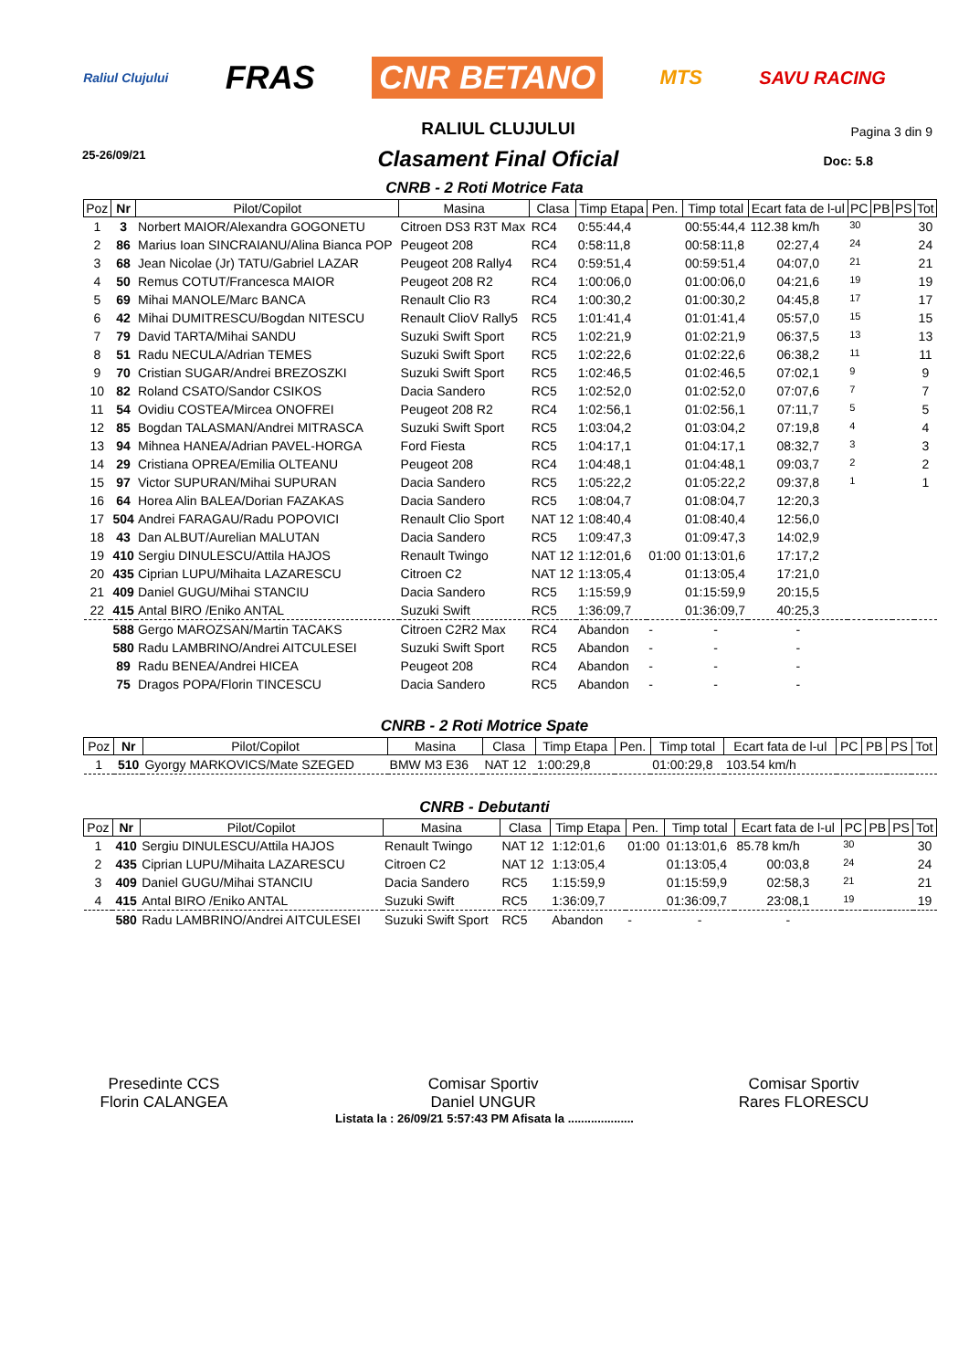Raliul Clujului FRAS CNR BETANO MTS SAVU RACING
25-26/09/21
RALIUL CLUJULUI
Clasament Final Oficial
Pagina 3 din 9
Doc: 5.8
CNRB - 2 Roti Motrice Fata
| Poz | Nr | Pilot/Copilot | Masina | Clasa | Timp Etapa | Pen. | Timp total | Ecart fata de l-ul | PC | PB | PS | Tot |
| --- | --- | --- | --- | --- | --- | --- | --- | --- | --- | --- | --- | --- |
| 1 | 3 | Norbert MAIOR/Alexandra GOGONETU | Citroen DS3 R3T Max | RC4 | 0:55:44,4 | | 00:55:44,4 | 112.38 km/h | 30 | | | 30 |
| 2 | 86 | Marius Ioan SINCRAIANU/Alina Bianca POP | Peugeot 208 | RC4 | 0:58:11,8 | | 00:58:11,8 | 02:27,4 | 24 | | | 24 |
| 3 | 68 | Jean Nicolae (Jr) TATU/Gabriel LAZAR | Peugeot 208 Rally4 | RC4 | 0:59:51,4 | | 00:59:51,4 | 04:07,0 | 21 | | | 21 |
| 4 | 50 | Remus COTUT/Francesca MAIOR | Peugeot 208 R2 | RC4 | 1:00:06,0 | | 01:00:06,0 | 04:21,6 | 19 | | | 19 |
| 5 | 69 | Mihai MANOLE/Marc BANCA | Renault Clio R3 | RC4 | 1:00:30,2 | | 01:00:30,2 | 04:45,8 | 17 | | | 17 |
| 6 | 42 | Mihai DUMITRESCU/Bogdan NITESCU | Renault ClioV Rally5 | RC5 | 1:01:41,4 | | 01:01:41,4 | 05:57,0 | 15 | | | 15 |
| 7 | 79 | David TARTA/Mihai SANDU | Suzuki Swift Sport | RC5 | 1:02:21,9 | | 01:02:21,9 | 06:37,5 | 13 | | | 13 |
| 8 | 51 | Radu NECULA/Adrian TEMES | Suzuki Swift Sport | RC5 | 1:02:22,6 | | 01:02:22,6 | 06:38,2 | 11 | | | 11 |
| 9 | 70 | Cristian SUGAR/Andrei BREZOSZKI | Suzuki Swift Sport | RC5 | 1:02:46,5 | | 01:02:46,5 | 07:02,1 | 9 | | | 9 |
| 10 | 82 | Roland CSATO/Sandor CSIKOS | Dacia Sandero | RC5 | 1:02:52,0 | | 01:02:52,0 | 07:07,6 | 7 | | | 7 |
| 11 | 54 | Ovidiu COSTEA/Mircea ONOFREI | Peugeot 208 R2 | RC4 | 1:02:56,1 | | 01:02:56,1 | 07:11,7 | 5 | | | 5 |
| 12 | 85 | Bogdan TALASMAN/Andrei MITRASCA | Suzuki Swift Sport | RC5 | 1:03:04,2 | | 01:03:04,2 | 07:19,8 | 4 | | | 4 |
| 13 | 94 | Mihnea HANEA/Adrian PAVEL-HORGA | Ford Fiesta | RC5 | 1:04:17,1 | | 01:04:17,1 | 08:32,7 | 3 | | | 3 |
| 14 | 29 | Cristiana OPREA/Emilia OLTEANU | Peugeot 208 | RC4 | 1:04:48,1 | | 01:04:48,1 | 09:03,7 | 2 | | | 2 |
| 15 | 97 | Victor SUPURAN/Mihai SUPURAN | Dacia Sandero | RC5 | 1:05:22,2 | | 01:05:22,2 | 09:37,8 | 1 | | | 1 |
| 16 | 64 | Horea Alin BALEA/Dorian FAZAKAS | Dacia Sandero | RC5 | 1:08:04,7 | | 01:08:04,7 | 12:20,3 | | | | |
| 17 | 504 | Andrei FARAGAU/Radu POPOVICI | Renault Clio Sport | NAT 12 | 1:08:40,4 | | 01:08:40,4 | 12:56,0 | | | | |
| 18 | 43 | Dan ALBUT/Aurelian MALUTAN | Dacia Sandero | RC5 | 1:09:47,3 | | 01:09:47,3 | 14:02,9 | | | | |
| 19 | 410 | Sergiu DINULESCU/Attila HAJOS | Renault Twingo | NAT 12 | 1:12:01,6 | 01:00 | 01:13:01,6 | 17:17,2 | | | | |
| 20 | 435 | Ciprian LUPU/Mihaita LAZARESCU | Citroen C2 | NAT 12 | 1:13:05,4 | | 01:13:05,4 | 17:21,0 | | | | |
| 21 | 409 | Daniel GUGU/Mihai STANCIU | Dacia Sandero | RC5 | 1:15:59,9 | | 01:15:59,9 | 20:15,5 | | | | |
| 22 | 415 | Antal BIRO /Eniko ANTAL | Suzuki Swift | RC5 | 1:36:09,7 | | 01:36:09,7 | 40:25,3 | | | | |
| | 588 | Gergo MAROZSAN/Martin TACAKS | Citroen C2R2 Max | RC4 | Abandon | - | - | - | | | | |
| | 580 | Radu LAMBRINO/Andrei AITCULESEI | Suzuki Swift Sport | RC5 | Abandon | - | - | - | | | | |
| | 89 | Radu BENEA/Andrei HICEA | Peugeot 208 | RC4 | Abandon | - | - | - | | | | |
| | 75 | Dragos POPA/Florin TINCESCU | Dacia Sandero | RC5 | Abandon | - | - | - | | | | |
CNRB - 2 Roti Motrice Spate
| Poz | Nr | Pilot/Copilot | Masina | Clasa | Timp Etapa | Pen. | Timp total | Ecart fata de l-ul | PC | PB | PS | Tot |
| --- | --- | --- | --- | --- | --- | --- | --- | --- | --- | --- | --- | --- |
| 1 | 510 | Gyorgy MARKOVICS/Mate SZEGED | BMW M3 E36 | NAT 12 | 1:00:29,8 | | 01:00:29,8 | 103.54 km/h | | | | |
CNRB - Debutanti
| Poz | Nr | Pilot/Copilot | Masina | Clasa | Timp Etapa | Pen. | Timp total | Ecart fata de l-ul | PC | PB | PS | Tot |
| --- | --- | --- | --- | --- | --- | --- | --- | --- | --- | --- | --- | --- |
| 1 | 410 | Sergiu DINULESCU/Attila HAJOS | Renault Twingo | NAT 12 | 1:12:01,6 | 01:00 | 01:13:01,6 | 85.78 km/h | 30 | | | 30 |
| 2 | 435 | Ciprian LUPU/Mihaita LAZARESCU | Citroen C2 | NAT 12 | 1:13:05,4 | | 01:13:05,4 | 00:03,8 | 24 | | | 24 |
| 3 | 409 | Daniel GUGU/Mihai STANCIU | Dacia Sandero | RC5 | 1:15:59,9 | | 01:15:59,9 | 02:58,3 | 21 | | | 21 |
| 4 | 415 | Antal BIRO /Eniko ANTAL | Suzuki Swift | RC5 | 1:36:09,7 | | 01:36:09,7 | 23:08,1 | 19 | | | 19 |
| | 580 | Radu LAMBRINO/Andrei AITCULESEI | Suzuki Swift Sport | RC5 | Abandon | - | - | - | | | | |
Presedinte CCS
Florin CALANGEA
Comisar Sportiv
Daniel UNGUR
Comisar Sportiv
Rares FLORESCU
Listata la : 26/09/21 5:57:43 PM Afisata la ....................